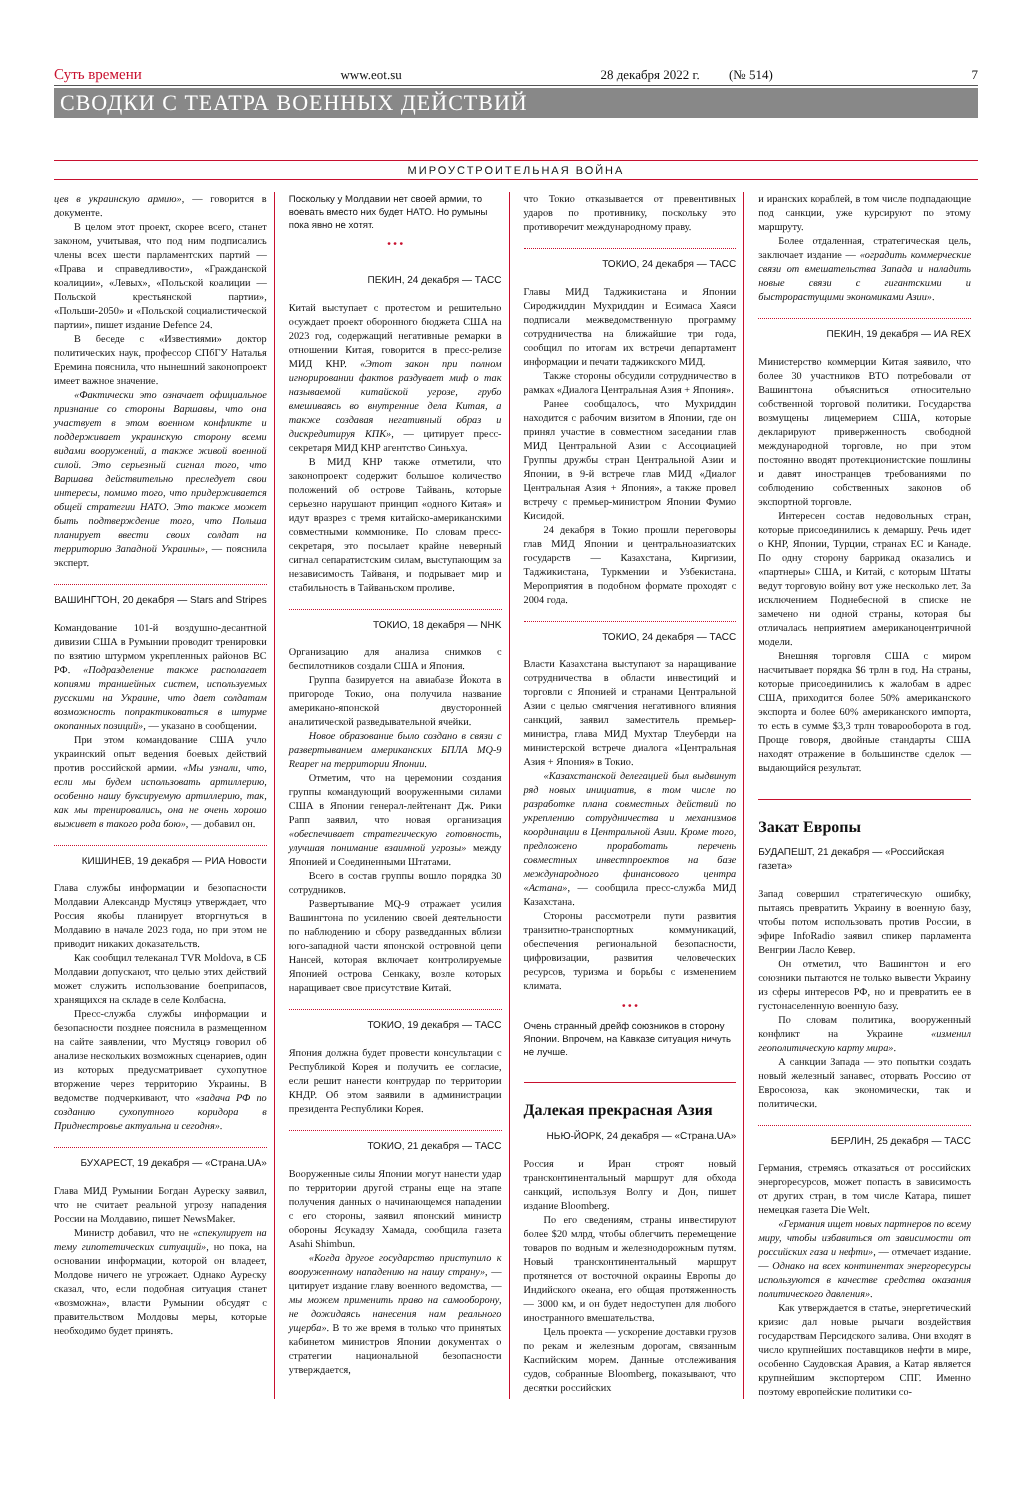Суть времени www.eot.su 28 декабря 2022 г. (№ 514) 7
СВОДКИ С ТЕАТРА ВОЕННЫХ ДЕЙСТВИЙ
МИРОУСТРОИТЕЛЬНАЯ ВОЙНА
цев в украинскую армию», — говорится в документе.
В целом этот проект, скорее всего, станет законом, учитывая, что под ним подписались члены всех шести парламентских партий — «Права и справедливости», «Гражданской коалиции», «Левых», «Польской коалиции — Польской крестьянской партии», «Польши-2050» и «Польской социалистической партии», пишет издание Defence 24.
В беседе с «Известиями» доктор политических наук, профессор СПбГУ Наталья Еремина пояснила, что нынешний законопроект имеет важное значение.
«Фактически это означает официальное признание со стороны Варшавы, что она участвует в этом военном конфликте и поддерживает украинскую сторону всеми видами вооружений, а также живой военной силой. Это серьезный сигнал того, что Варшава действительно преследует свои интересы, помимо того, что придерживается общей стратегии НАТО. Это также может быть подтверждение того, что Польша планирует ввести своих солдат на территорию Западной Украины», — пояснила эксперт.
ВАШИНГТОН, 20 декабря — Stars and Stripes
Командование 101-й воздушно-десантной дивизии США в Румынии проводит тренировки по взятию штурмом укрепленных районов ВС РФ. «Подразделение также располагает копиями траншейных систем, используемых русскими на Украине, что дает солдатам возможность попрактиковаться в штурме окопанных позиций», — указано в сообщении.
При этом командование США учло украинский опыт ведения боевых действий против российской армии. «Мы узнали, что, если мы будем использовать артиллерию, особенно нашу буксируемую артиллерию, так, как мы тренировались, она не очень хорошо выживет в такого рода бою», — добавил он.
КИШИНЕВ, 19 декабря — РИА Новости
Глава службы информации и безопасности Молдавии Александр Мустяцэ утверждает, что Россия якобы планирует вторгнуться в Молдавию в начале 2023 года, но при этом не приводит никаких доказательств.
Как сообщил телеканал TVR Moldova, в СБ Молдавии допускают, что целью этих действий может служить использование боеприпасов, хранящихся на складе в селе Колбасна.
Пресс-служба службы информации и безопасности позднее пояснила в размещенном на сайте заявлении, что Мустяцэ говорил об анализе нескольких возможных сценариев, один из которых предусматривает сухопутное вторжение через территорию Украины. В ведомстве подчеркивают, что «задача РФ по созданию сухопутного коридора в Приднестровье актуальна и сегодня».
БУХАРЕСТ, 19 декабря — «Страна.UA»
Глава МИД Румынии Богдан Ауреску заявил, что не считает реальной угрозу нападения России на Молдавию, пишет NewsMaker.
Министр добавил, что не «спекулирует на тему гипотетических ситуаций», но пока, на основании информации, которой он владеет, Молдове ничего не угрожает. Однако Ауреску сказал, что, если подобная ситуация станет «возможна», власти Румынии обсудят с правительством Молдовы меры, которые необходимо будет принять.
Поскольку у Молдавии нет своей армии, то воевать вместо них будет НАТО. Но румыны пока явно не хотят.
• • •
ПЕКИН, 24 декабря — ТАСС
Китай выступает с протестом и решительно осуждает проект оборонного бюджета США на 2023 год, содержащий негативные ремарки в отношении Китая, говорится в пресс-релизе МИД КНР. «Этот закон при полном игнорировании фактов раздувает миф о так называемой китайской угрозе, грубо вмешиваясь во внутренние дела Китая, а также создавая негативный образ и дискредитируя КПК», — цитирует пресс-секретаря МИД КНР агентство Синьхуа.
В МИД КНР также отметили, что законопроект содержит большое количество положений об острове Тайвань, которые серьезно нарушают принцип «одного Китая» и идут вразрез с тремя китайско-американскими совместными коммюнике. По словам пресс-секретаря, это посылает крайне неверный сигнал сепаратистским силам, выступающим за независимость Тайваня, и подрывает мир и стабильность в Тайваньском проливе.
ТОКИО, 18 декабря — NHK
Организацию для анализа снимков с беспилотников создали США и Япония.
Группа базируется на авиабазе Йокота в пригороде Токио, она получила название американо-японской двусторонней аналитической разведывательной ячейки.
Новое образование было создано в связи с развертыванием американских БПЛА MQ-9 Reaper на территории Японии.
Отметим, что на церемонии создания группы командующий вооруженными силами США в Японии генерал-лейтенант Дж. Рики Рапп заявил, что новая организация «обеспечивает стратегическую готовность, улучшая понимание взаимной угрозы» между Японией и Соединенными Штатами.
Всего в состав группы вошло порядка 30 сотрудников.
Развертывание MQ-9 отражает усилия Вашингтона по усилению своей деятельности по наблюдению и сбору разведданных вблизи юго-западной части японской островной цепи Нансей, которая включает контролируемые Японией острова Сенкаку, возле которых наращивает свое присутствие Китай.
ТОКИО, 19 декабря — ТАСС
Япония должна будет провести консультации с Республикой Корея и получить ее согласие, если решит нанести контрудар по территории КНДР. Об этом заявили в администрации президента Республики Корея.
ТОКИО, 21 декабря — ТАСС
Вооруженные силы Японии могут нанести удар по территории другой страны еще на этапе получения данных о начинающемся нападении с его стороны, заявил японский министр обороны Ясукадзу Хамада, сообщила газета Asahi Shimbun.
«Когда другое государство приступило к вооруженному нападению на нашу страну», — цитирует издание главу военного ведомства, — мы можем применить право на самооборону, не дожидаясь нанесения нам реального ущерба». В то же время в только что принятых кабинетом министров Японии документах о стратегии национальной безопасности утверждается,
что Токио отказывается от превентивных ударов по противнику, поскольку это противоречит международному праву.
ТОКИО, 24 декабря — ТАСС
Главы МИД Таджикистана и Японии Сироджиддин Мухриддин и Есимаса Хаяси подписали межведомственную программу сотрудничества на ближайшие три года, сообщил по итогам их встречи департамент информации и печати таджикского МИД.
Также стороны обсудили сотрудничество в рамках «Диалога Центральная Азия + Япония».
Ранее сообщалось, что Мухриддин находится с рабочим визитом в Японии, где он принял участие в совместном заседании глав МИД Центральной Азии с Ассоциацией Группы дружбы стран Центральной Азии и Японии, в 9-й встрече глав МИД «Диалог Центральная Азия + Япония», а также провел встречу с премьер-министром Японии Фумио Кисидой.
24 декабря в Токио прошли переговоры глав МИД Японии и центральноазиатских государств — Казахстана, Киргизии, Таджикистана, Туркмении и Узбекистана. Мероприятия в подобном формате проходят с 2004 года.
ТОКИО, 24 декабря — ТАСС
Власти Казахстана выступают за наращивание сотрудничества в области инвестиций и торговли с Японией и странами Центральной Азии с целью смягчения негативного влияния санкций, заявил заместитель премьер-министра, глава МИД Мухтар Тлеуберди на министерской встрече диалога «Центральная Азия + Япония» в Токио.
«Казахстанской делегацией был выдвинут ряд новых инициатив, в том числе по разработке плана совместных действий по укреплению сотрудничества и механизмов координации в Центральной Азии. Кроме того, предложено проработать перечень совместных инвестпроектов на базе международного финансового центра «Астана», — сообщила пресс-служба МИД Казахстана.
Стороны рассмотрели пути развития транзитно-транспортных коммуникаций, обеспечения региональной безопасности, цифровизации, развития человеческих ресурсов, туризма и борьбы с изменением климата.
• • •
Очень странный дрейф союзников в сторону Японии. Впрочем, на Кавказе ситуация ничуть не лучше.
Далекая прекрасная Азия
НЬЮ-ЙОРК, 24 декабря — «Страна.UA»
Россия и Иран строят новый трансконтинентальный маршрут для обхода санкций, используя Волгу и Дон, пишет издание Bloomberg.
По его сведениям, страны инвестируют более $20 млрд, чтобы облегчить перемещение товаров по водным и железнодорожным путям. Новый трансконтинентальный маршрут протянется от восточной окраины Европы до Индийского океана, его общая протяженность — 3000 км, и он будет недоступен для любого иностранного вмешательства.
Цель проекта — ускорение доставки грузов по рекам и железным дорогам, связанным Каспийским морем. Данные отслеживания судов, собранные Bloomberg, показывают, что десятки российских
и иранских кораблей, в том числе подпадающие под санкции, уже курсируют по этому маршруту.
Более отдаленная, стратегическая цель, заключает издание — «оградить коммерческие связи от вмешательства Запада и наладить новые связи с гигантскими и быстрорастущими экономиками Азии».
ПЕКИН, 19 декабря — ИА REX
Министерство коммерции Китая заявило, что более 30 участников ВТО потребовали от Вашингтона объясниться относительно собственной торговой политики. Государства возмущены лицемерием США, которые декларируют приверженность свободной международной торговле, но при этом постоянно вводят протекционистские пошлины и давят иностранцев требованиями по соблюдению собственных законов об экспортной торговле.
Интересен состав недовольных стран, которые присоединились к демаршу. Речь идет о КНР, Японии, Турции, странах ЕС и Канаде. По одну сторону баррикад оказались и «партнеры» США, и Китай, с которым Штаты ведут торговую войну вот уже несколько лет. За исключением Поднебесной в списке не замечено ни одной страны, которая бы отличалась неприятием американоцентричной модели.
Внешняя торговля США с миром насчитывает порядка $6 трлн в год. На страны, которые присоединились к жалобам в адрес США, приходится более 50% американского экспорта и более 60% американского импорта, то есть в сумме $3,3 трлн товарооборота в год. Проще говоря, двойные стандарты США находят отражение в большинстве сделок — выдающийся результат.
Закат Европы
БУДАПЕШТ, 21 декабря — «Российская газета»
Запад совершил стратегическую ошибку, пытаясь превратить Украину в военную базу, чтобы потом использовать против России, в эфире InfoRadio заявил спикер парламента Венгрии Ласло Кевер.
Он отметил, что Вашингтон и его союзники пытаются не только вывести Украину из сферы интересов РФ, но и превратить ее в густонаселенную военную базу.
По словам политика, вооруженный конфликт на Украине «изменил геополитическую карту мира».
А санкции Запада — это попытки создать новый железный занавес, оторвать Россию от Евросоюза, как экономически, так и политически.
БЕРЛИН, 25 декабря — ТАСС
Германия, стремясь отказаться от российских энергоресурсов, может попасть в зависимость от других стран, в том числе Катара, пишет немецкая газета Die Welt.
«Германия ищет новых партнеров по всему миру, чтобы избавиться от зависимости от российских газа и нефти», — отмечает издание. — Однако на всех континентах энергоресурсы используются в качестве средства оказания политического давления».
Как утверждается в статье, энергетический кризис дал новые рычаги воздействия государствам Персидского залива. Они входят в число крупнейших поставщиков нефти в мире, особенно Саудовская Аравия, а Катар является крупнейшим экспортером СПГ. Именно поэтому европейские политики со-